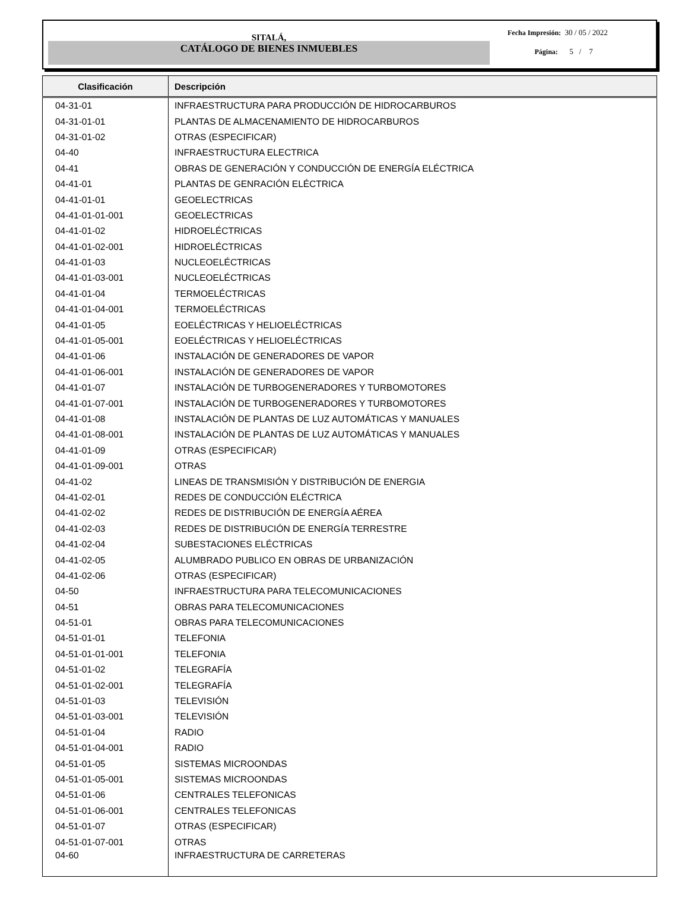SITALÁ,
CATÁLOGO DE BIENES INMUEBLES
Fecha Impresión: 30 / 05 / 2022
Página: 5 / 7
| Clasificación | Descripción |
| --- | --- |
| 04-31-01 | INFRAESTRUCTURA PARA PRODUCCIÓN DE HIDROCARBUROS |
| 04-31-01-01 | PLANTAS DE ALMACENAMIENTO DE HIDROCARBUROS |
| 04-31-01-02 | OTRAS (ESPECIFICAR) |
| 04-40 | INFRAESTRUCTURA ELECTRICA |
| 04-41 | OBRAS DE GENERACIÓN Y CONDUCCIÓN DE ENERGÍA ELÉCTRICA |
| 04-41-01 | PLANTAS DE GENRACIÓN ELÉCTRICA |
| 04-41-01-01 | GEOELECTRICAS |
| 04-41-01-01-001 | GEOELECTRICAS |
| 04-41-01-02 | HIDROELÉCTRICAS |
| 04-41-01-02-001 | HIDROELÉCTRICAS |
| 04-41-01-03 | NUCLEOELÉCTRICAS |
| 04-41-01-03-001 | NUCLEOELÉCTRICAS |
| 04-41-01-04 | TERMOELÉCTRICAS |
| 04-41-01-04-001 | TERMOELÉCTRICAS |
| 04-41-01-05 | EOELÉCTRICAS Y HELIOELÉCTRICAS |
| 04-41-01-05-001 | EOELÉCTRICAS Y HELIOELÉCTRICAS |
| 04-41-01-06 | INSTALACIÓN DE GENERADORES DE VAPOR |
| 04-41-01-06-001 | INSTALACIÓN DE GENERADORES DE VAPOR |
| 04-41-01-07 | INSTALACIÓN DE TURBOGENERADORES Y TURBOMOTORES |
| 04-41-01-07-001 | INSTALACIÓN DE TURBOGENERADORES Y TURBOMOTORES |
| 04-41-01-08 | INSTALACIÓN DE PLANTAS DE LUZ AUTOMÁTICAS Y MANUALES |
| 04-41-01-08-001 | INSTALACIÓN DE PLANTAS DE LUZ AUTOMÁTICAS Y MANUALES |
| 04-41-01-09 | OTRAS (ESPECIFICAR) |
| 04-41-01-09-001 | OTRAS |
| 04-41-02 | LINEAS DE TRANSMISIÓN Y DISTRIBUCIÓN DE ENERGIA |
| 04-41-02-01 | REDES DE CONDUCCIÓN ELÉCTRICA |
| 04-41-02-02 | REDES DE DISTRIBUCIÓN DE ENERGÍA AÉREA |
| 04-41-02-03 | REDES DE DISTRIBUCIÓN DE ENERGÍA TERRESTRE |
| 04-41-02-04 | SUBESTACIONES ELÉCTRICAS |
| 04-41-02-05 | ALUMBRADO PUBLICO EN OBRAS DE URBANIZACIÓN |
| 04-41-02-06 | OTRAS (ESPECIFICAR) |
| 04-50 | INFRAESTRUCTURA PARA TELECOMUNICACIONES |
| 04-51 | OBRAS PARA TELECOMUNICACIONES |
| 04-51-01 | OBRAS PARA TELECOMUNICACIONES |
| 04-51-01-01 | TELEFONIA |
| 04-51-01-01-001 | TELEFONIA |
| 04-51-01-02 | TELEGRAFÍA |
| 04-51-01-02-001 | TELEGRAFÍA |
| 04-51-01-03 | TELEVISIÓN |
| 04-51-01-03-001 | TELEVISIÓN |
| 04-51-01-04 | RADIO |
| 04-51-01-04-001 | RADIO |
| 04-51-01-05 | SISTEMAS MICROONDAS |
| 04-51-01-05-001 | SISTEMAS MICROONDAS |
| 04-51-01-06 | CENTRALES TELEFONICAS |
| 04-51-01-06-001 | CENTRALES TELEFONICAS |
| 04-51-01-07 | OTRAS (ESPECIFICAR) |
| 04-51-01-07-001 | OTRAS |
| 04-60 | INFRAESTRUCTURA DE CARRETERAS |